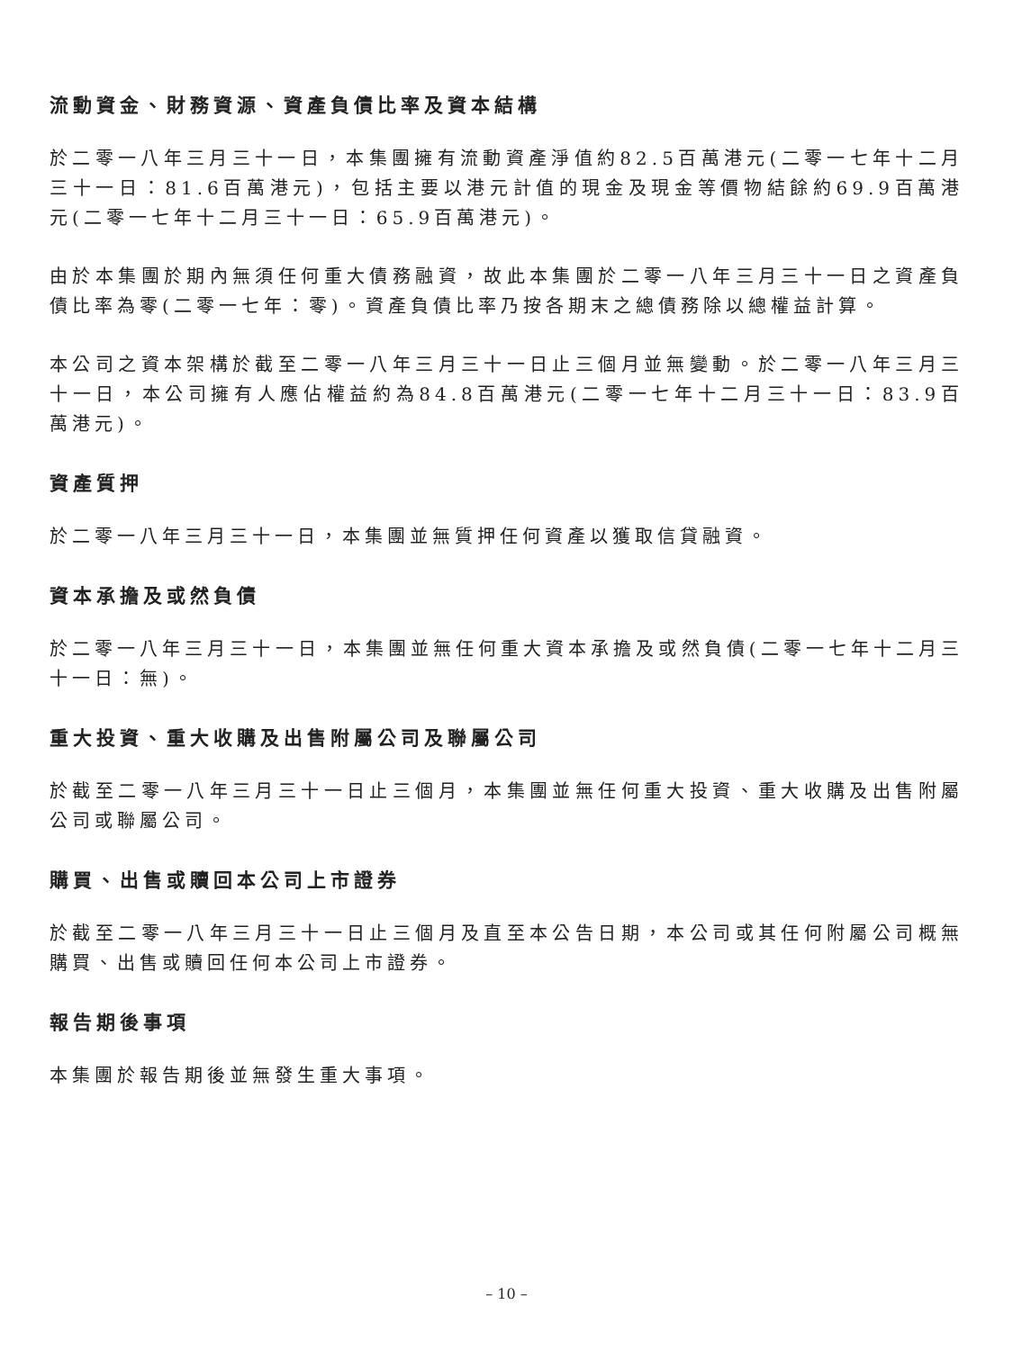流動資金、財務資源、資產負債比率及資本結構
於二零一八年三月三十一日，本集團擁有流動資產淨值約82.5百萬港元(二零一七年十二月三十一日：81.6百萬港元)，包括主要以港元計值的現金及現金等價物結餘約69.9百萬港元(二零一七年十二月三十一日：65.9百萬港元)。
由於本集團於期內無須任何重大債務融資，故此本集團於二零一八年三月三十一日之資產負債比率為零(二零一七年：零)。資產負債比率乃按各期末之總債務除以總權益計算。
本公司之資本架構於截至二零一八年三月三十一日止三個月並無變動。於二零一八年三月三十一日，本公司擁有人應佔權益約為84.8百萬港元(二零一七年十二月三十一日：83.9百萬港元)。
資產質押
於二零一八年三月三十一日，本集團並無質押任何資產以獲取信貸融資。
資本承擔及或然負債
於二零一八年三月三十一日，本集團並無任何重大資本承擔及或然負債(二零一七年十二月三十一日：無)。
重大投資、重大收購及出售附屬公司及聯屬公司
於截至二零一八年三月三十一日止三個月，本集團並無任何重大投資、重大收購及出售附屬公司或聯屬公司。
購買、出售或贖回本公司上市證券
於截至二零一八年三月三十一日止三個月及直至本公告日期，本公司或其任何附屬公司概無購買、出售或贖回任何本公司上市證券。
報告期後事項
本集團於報告期後並無發生重大事項。
– 10 –